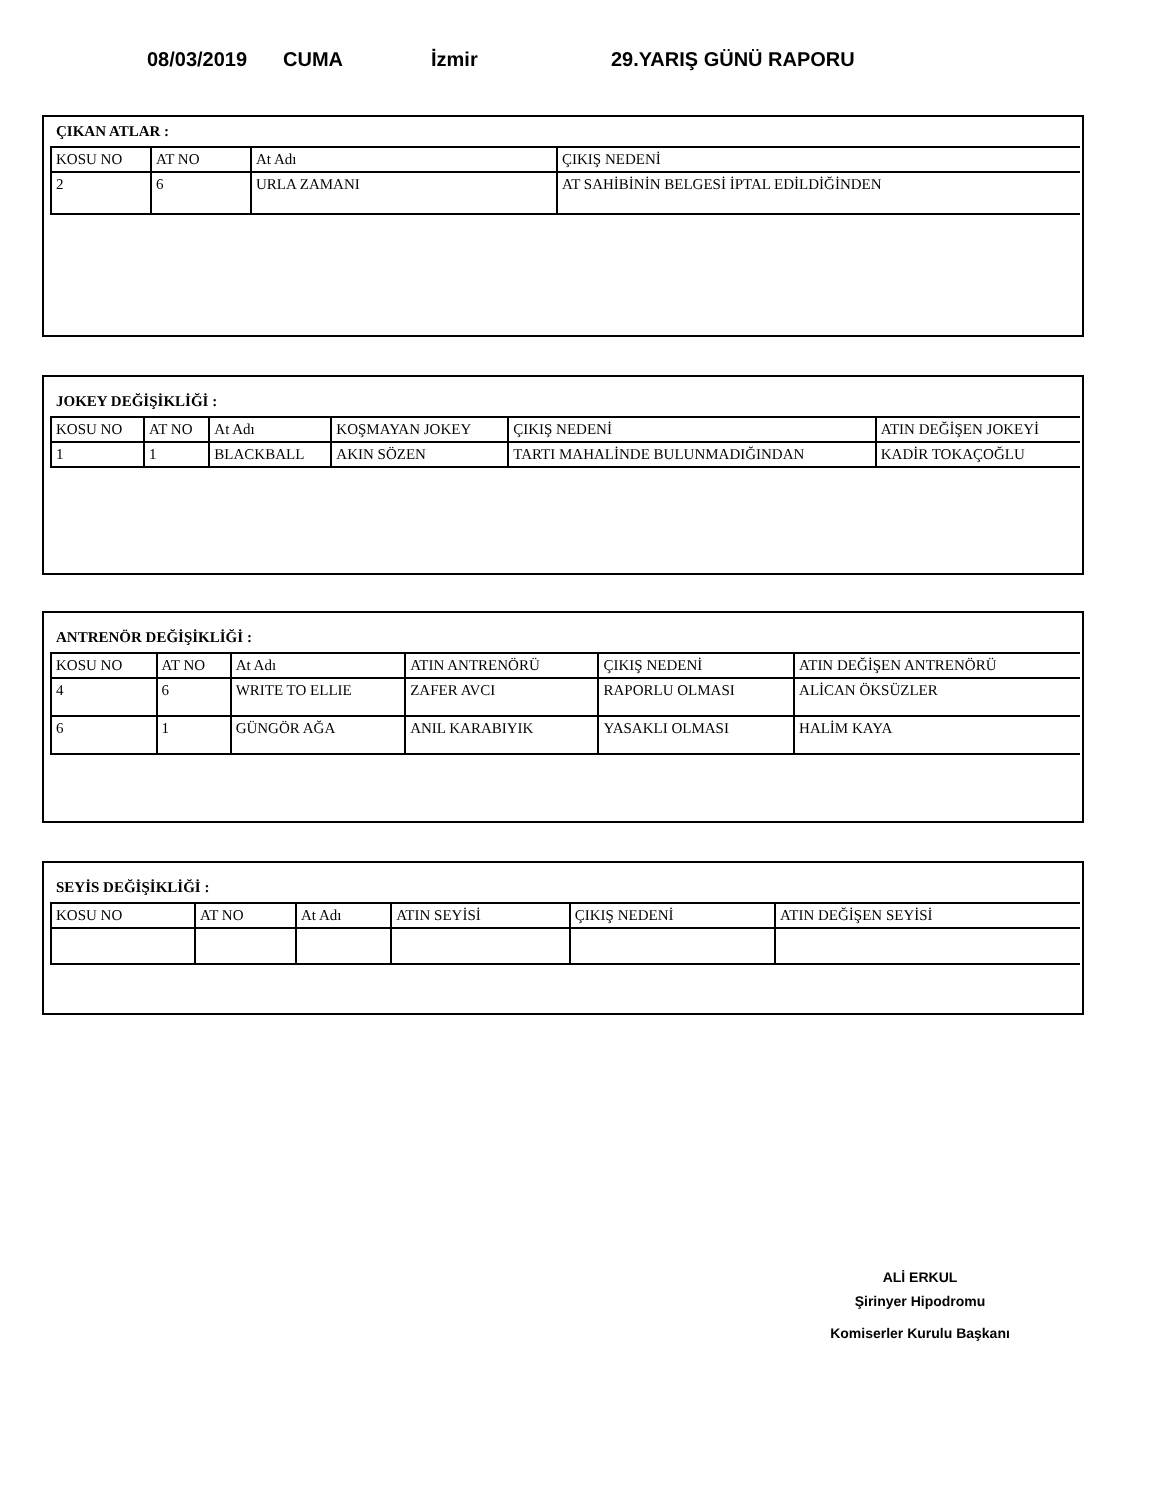08/03/2019 CUMA İzmir 29.YARIŞ GÜNÜ RAPORU
ÇIKAN ATLAR :
| KOSU NO | AT NO | At Adı | ÇIKIŞ NEDENİ |
| 2 | 6 | URLA ZAMANI | AT SAHİBİNİN BELGESİ İPTAL EDİLDİĞİNDEN |
JOKEY DEĞİŞİKLİĞİ :
| KOSU NO | AT NO | At Adı | KOŞMAYAN JOKEY | ÇIKIŞ NEDENİ | ATIN DEĞİŞEN JOKEYİ |
| 1 | 1 | BLACKBALL | AKIN SÖZEN | TARTI MAHALİNDE BULUNMADIĞINDAN | KADİR TOKAÇOĞLU |
ANTRENÖR DEĞİŞİKLİĞİ :
| KOSU NO | AT NO | At Adı | ATIN ANTRENÖRÜ | ÇIKIŞ NEDENİ | ATIN DEĞİŞEN ANTRENÖRÜ |
| 4 | 6 | WRITE TO ELLIE | ZAFER AVCI | RAPORLU OLMASI | ALİCAN ÖKSÜZLER |
| 6 | 1 | GÜNGÖR AĞA | ANIL KARABIYIK | YASAKLI OLMASI | HALİM KAYA |
SEYİS DEĞİŞİKLİĞİ :
| KOSU NO | AT NO | At Adı | ATIN SEYİSİ | ÇIKIŞ NEDENİ | ATIN DEĞİŞEN SEYİSİ |
ALİ ERKUL
Şirinyer Hipodromu
Komiserler Kurulu Başkanı